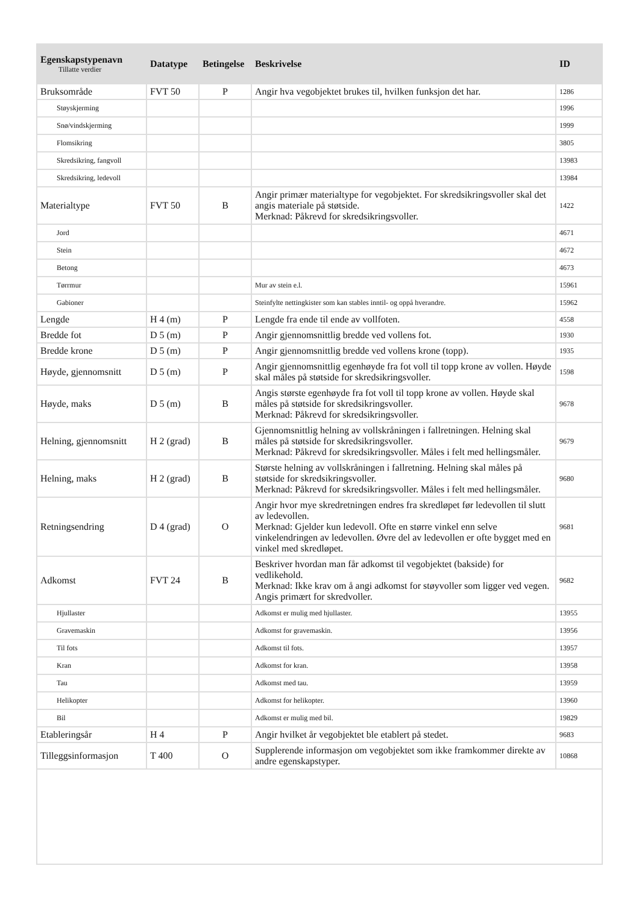| Egenskapstypenavn Tillatte verdier | Datatype | Betingelse | Beskrivelse | ID |
| --- | --- | --- | --- | --- |
| Bruksområde | FVT 50 | P | Angir hva vegobjektet brukes til, hvilken funksjon det har. | 1286 |
| Støyskjerming | | | | 1996 |
| Snø/vindskjerming | | | | 1999 |
| Flomsikring | | | | 3805 |
| Skredsikring, fangvoll | | | | 13983 |
| Skredsikring, ledevoll | | | | 13984 |
| Materialtype | FVT 50 | B | Angir primær materialtype for vegobjektet. For skredsikringsvoller skal det angis materiale på støtside. Merknad: Påkrevd for skredsikringsvoller. | 1422 |
| Jord | | | | 4671 |
| Stein | | | | 4672 |
| Betong | | | | 4673 |
| Tørrmur | | | Mur av stein e.l. | 15961 |
| Gabioner | | | Steinfylte nettingkister som kan stables inntil- og oppå hverandre. | 15962 |
| Lengde | H 4 (m) | P | Lengde fra ende til ende av vollfoten. | 4558 |
| Bredde fot | D 5 (m) | P | Angir gjennomsnittlig bredde ved vollens fot. | 1930 |
| Bredde krone | D 5 (m) | P | Angir gjennomsnittlig bredde ved vollens krone (topp). | 1935 |
| Høyde, gjennomsnitt | D 5 (m) | P | Angir gjennomsnittlig egenhøyde fra fot voll til topp krone av vollen. Høyde skal måles på støtside for skredsikringsvoller. | 1598 |
| Høyde, maks | D 5 (m) | B | Angis største egenhøyde fra fot voll til topp krone av vollen. Høyde skal måles på støtside for skredsikringsvoller. Merknad: Påkrevd for skredsikringsvoller. | 9678 |
| Helning, gjennomsnitt | H 2 (grad) | B | Gjennomsnittlig helning av vollskråningen i fallretningen. Helning skal måles på støtside for skredsikringsvoller. Merknad: Påkrevd for skredsikringsvoller. Måles i felt med hellingsmåler. | 9679 |
| Helning, maks | H 2 (grad) | B | Største helning av vollskråningen i fallretning. Helning skal måles på støtside for skredsikringsvoller. Merknad: Påkrevd for skredsikringsvoller. Måles i felt med hellingsmåler. | 9680 |
| Retningsendring | D 4 (grad) | O | Angir hvor mye skredretningen endres fra skredløpet før ledevollen til slutt av ledevollen. Merknad: Gjelder kun ledevoll. Ofte en større vinkel enn selve vinkelendringen av ledevollen. Øvre del av ledevollen er ofte bygget med en vinkel med skredløpet. | 9681 |
| Adkomst | FVT 24 | B | Beskriver hvordan man får adkomst til vegobjektet (bakside) for vedlikehold. Merknad: Ikke krav om å angi adkomst for støyvoller som ligger ved vegen. Angis primært for skredvoller. | 9682 |
| Hjullaster | | | Adkomst er mulig med hjullaster. | 13955 |
| Gravemaskin | | | Adkomst for gravemaskin. | 13956 |
| Til fots | | | Adkomst til fots. | 13957 |
| Kran | | | Adkomst for kran. | 13958 |
| Tau | | | Adkomst med tau. | 13959 |
| Helikopter | | | Adkomst for helikopter. | 13960 |
| Bil | | | Adkomst er mulig med bil. | 19829 |
| Etableringsår | H 4 | P | Angir hvilket år vegobjektet ble etablert på stedet. | 9683 |
| Tilleggsinformasjon | T 400 | O | Supplerende informasjon om vegobjektet som ikke framkommer direkte av andre egenskapstyper. | 10868 |